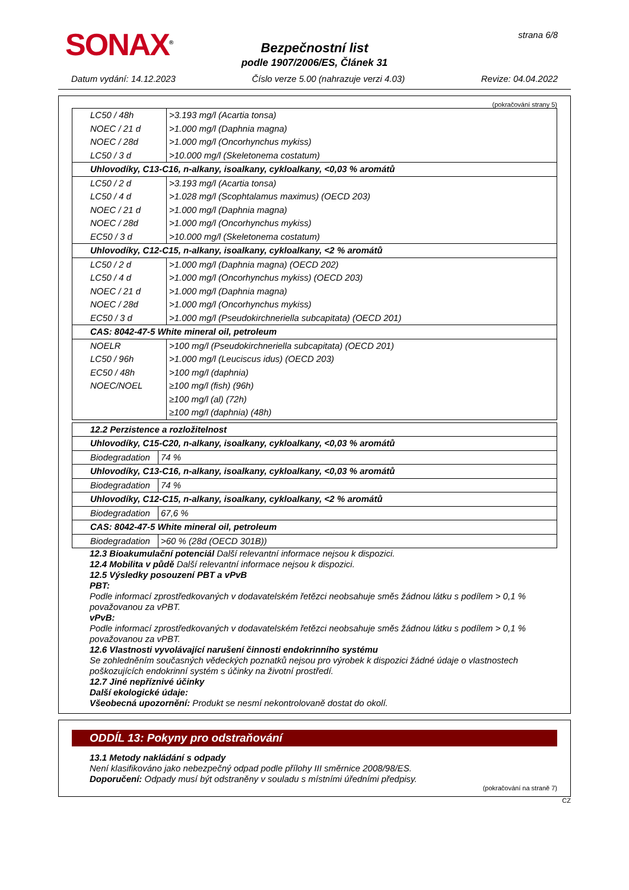SONAX<sup>®</sup> strana 6/8
Bezpečnostní list
podle 1907/2006/ES, Článek 31
Datum vydání: 14.12.2023 Číslo verze 5.00 (nahrazuje verzi 4.03) Revize: 04.04.2022
(pokračování strany 5)
| LC50 / 48h | >3.193 mg/l (Acartia tonsa) |
| NOEC / 21 d | >1.000 mg/l (Daphnia magna) |
| NOEC / 28d | >1.000 mg/l (Oncorhynchus mykiss) |
| LC50 / 3 d | >10.000 mg/l (Skeletonema costatum) |
| Uhlovodíky, C13-C16, n-alkany, isoalkany, cykloalkany, <0,03 % aromátů | |
| LC50 / 2 d | >3.193 mg/l (Acartia tonsa) |
| LC50 / 4 d | >1.028 mg/l (Scophtalamus maximus) (OECD 203) |
| NOEC / 21 d | >1.000 mg/l (Daphnia magna) |
| NOEC / 28d | >1.000 mg/l (Oncorhynchus mykiss) |
| EC50 / 3 d | >10.000 mg/l (Skeletonema costatum) |
| Uhlovodíky, C12-C15, n-alkany, isoalkany, cykloalkany, <2 % aromátů | |
| LC50 / 2 d | >1.000 mg/l (Daphnia magna) (OECD 202) |
| LC50 / 4 d | >1.000 mg/l (Oncorhynchus mykiss) (OECD 203) |
| NOEC / 21 d | >1.000 mg/l (Daphnia magna) |
| NOEC / 28d | >1.000 mg/l (Oncorhynchus mykiss) |
| EC50 / 3 d | >1.000 mg/l (Pseudokirchneriella subcapitata) (OECD 201) |
| CAS: 8042-47-5 White mineral oil, petroleum | |
| NOELR | >100 mg/l (Pseudokirchneriella subcapitata) (OECD 201) |
| LC50 / 96h | >1.000 mg/l (Leuciscus idus) (OECD 203) |
| EC50 / 48h | >100 mg/l (daphnia) |
| NOEC/NOEL | ≥100 mg/l (fish) (96h) |
| | ≥100 mg/l (al) (72h) |
| | ≥100 mg/l (daphnia) (48h) |
| 12.2 Perzistence a rozložitelnost | |
| Uhlovodíky, C15-C20, n-alkany, isoalkany, cykloalkany, <0,03 % aromátů | |
| Biodegradation | 74 % |
| Uhlovodíky, C13-C16, n-alkany, isoalkany, cykloalkany, <0,03 % aromátů | |
| Biodegradation | 74 % |
| Uhlovodíky, C12-C15, n-alkany, isoalkany, cykloalkany, <2 % aromátů | |
| Biodegradation | 67,6 % |
| CAS: 8042-47-5 White mineral oil, petroleum | |
| Biodegradation | >60 % (28d (OECD 301B)) |
12.3 Bioakumulační potenciál Další relevantní informace nejsou k dispozici.
12.4 Mobilita v půdě Další relevantní informace nejsou k dispozici.
12.5 Výsledky posouzení PBT a vPvB
PBT:
Podle informací zprostředkovaných v dodavatelském řetězci neobsahuje směs žádnou látku s podílem > 0,1 % považovanou za vPBT.
vPvB:
Podle informací zprostředkovaných v dodavatelském řetězci neobsahuje směs žádnou látku s podílem > 0,1 % považovanou za vPBT.
12.6 Vlastnosti vyvolávající narušení činnosti endokrinního systému
Se zohledněním současných vědeckých poznatků nejsou pro výrobek k dispozici žádné údaje o vlastnostech poškozujících endokrinní systém s účinky na životní prostředí.
12.7 Jiné nepříznivé účinky
Další ekologické údaje:
Všeobecná upozornění: Produkt se nesmí nekontrolovaně dostat do okolí.
ODDÍL 13: Pokyny pro odstraňování
13.1 Metody nakládání s odpady
Není klasifikováno jako nebezpečný odpad podle přílohy III směrnice 2008/98/ES.
Doporučení: Odpady musí být odstraněny v souladu s místními úředními předpisy.
(pokračování na straně 7)
CZ